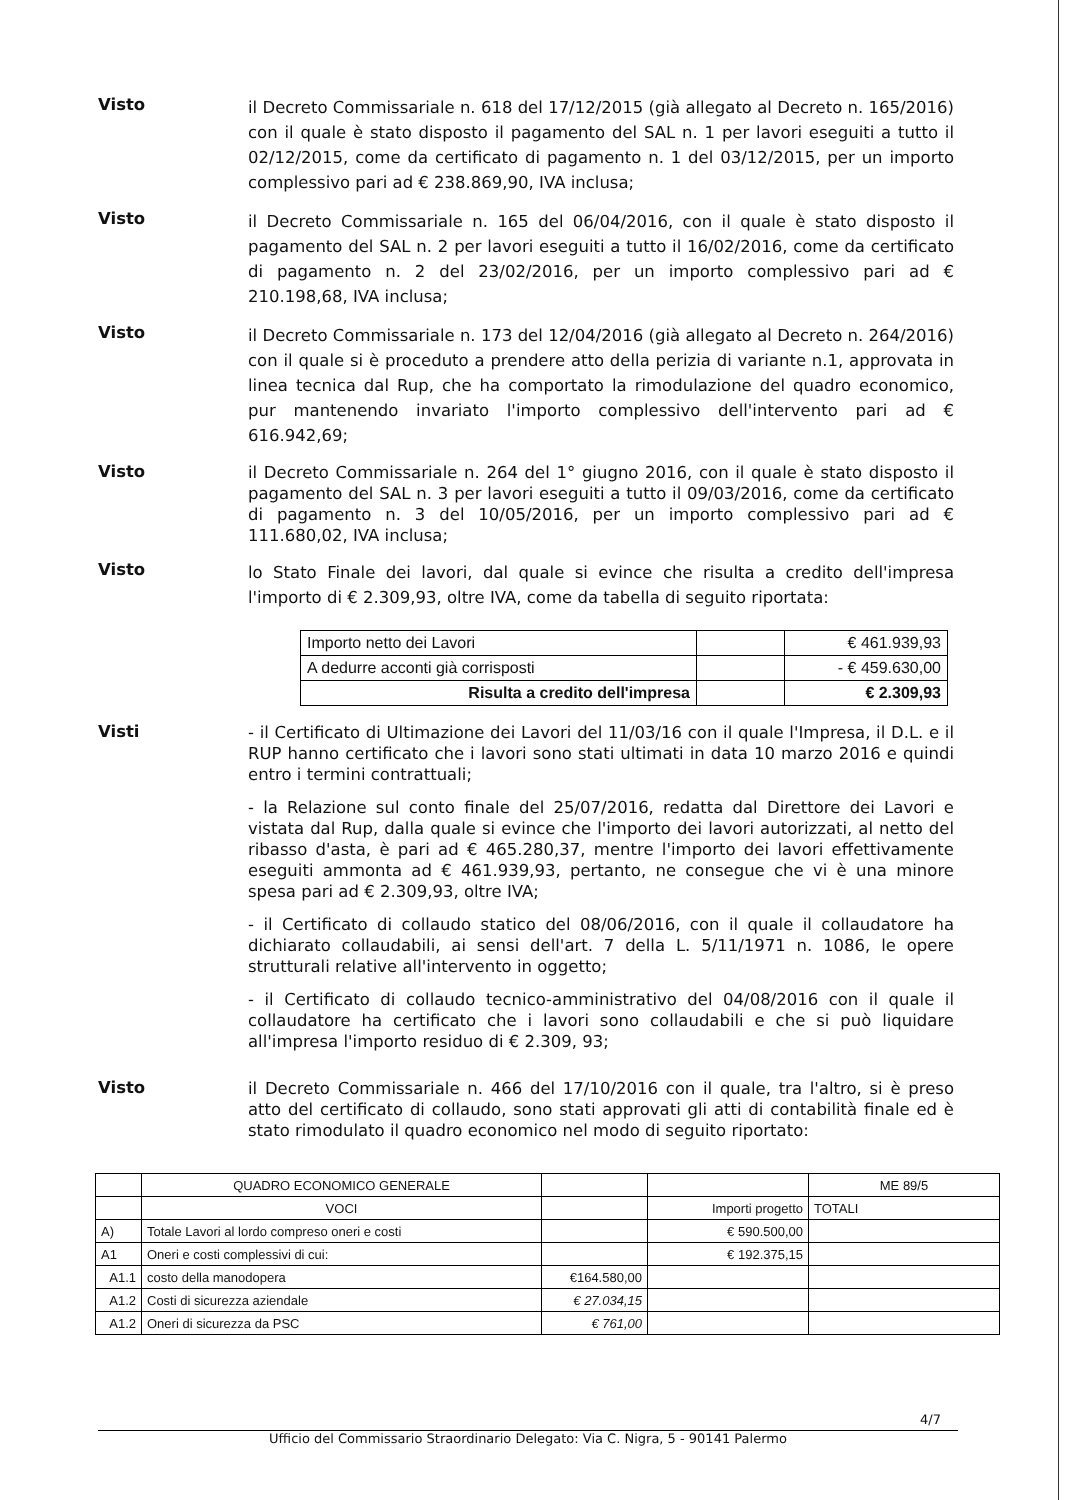Visto
il Decreto Commissariale n. 618 del 17/12/2015 (già allegato al Decreto n. 165/2016) con il quale è stato disposto il pagamento del SAL n. 1 per lavori eseguiti a tutto il 02/12/2015, come da certificato di pagamento n. 1 del 03/12/2015, per un importo complessivo pari ad € 238.869,90, IVA inclusa;
Visto
il Decreto Commissariale n. 165 del 06/04/2016, con il quale è stato disposto il pagamento del SAL n. 2 per lavori eseguiti a tutto il 16/02/2016, come da certificato di pagamento n. 2 del 23/02/2016, per un importo complessivo pari ad € 210.198,68, IVA inclusa;
Visto
il Decreto Commissariale n. 173 del 12/04/2016 (già allegato al Decreto n. 264/2016) con il quale si è proceduto a prendere atto della perizia di variante n.1, approvata in linea tecnica dal Rup, che ha comportato la rimodulazione del quadro economico, pur mantenendo invariato l'importo complessivo dell'intervento pari ad € 616.942,69;
Visto
il Decreto Commissariale n. 264 del 1° giugno 2016, con il quale è stato disposto il pagamento del SAL n. 3 per lavori eseguiti a tutto il 09/03/2016, come da certificato di pagamento n. 3 del 10/05/2016, per un importo complessivo pari ad € 111.680,02, IVA inclusa;
Visto
lo Stato Finale dei lavori, dal quale si evince che risulta a credito dell'impresa l'importo di € 2.309,93, oltre IVA, come da tabella di seguito riportata:
| Importo netto dei Lavori | | € 461.939,93 |
| A dedurre acconti già corrisposti | | - € 459.630,00 |
| Risulta a credito dell'impresa | | € 2.309,93 |
Visti
- il Certificato di Ultimazione dei Lavori del 11/03/16 con il quale l'Impresa, il D.L. e il RUP hanno certificato che i lavori sono stati ultimati in data 10 marzo 2016 e quindi entro i termini contrattuali;
- la Relazione sul conto finale del 25/07/2016, redatta dal Direttore dei Lavori e vistata dal Rup, dalla quale si evince che l'importo dei lavori autorizzati, al netto del ribasso d'asta, è pari ad € 465.280,37, mentre l'importo dei lavori effettivamente eseguiti ammonta ad € 461.939,93, pertanto, ne consegue che vi è una minore spesa pari ad € 2.309,93, oltre IVA;
- il Certificato di collaudo statico del 08/06/2016, con il quale il collaudatore ha dichiarato collaudabili, ai sensi dell'art. 7 della L. 5/11/1971 n. 1086, le opere strutturali relative all'intervento in oggetto;
- il Certificato di collaudo tecnico-amministrativo del 04/08/2016 con il quale il collaudatore ha certificato che i lavori sono collaudabili e che si può liquidare all'impresa l'importo residuo di € 2.309, 93;
Visto
il Decreto Commissariale n. 466 del 17/10/2016 con il quale, tra l'altro, si è preso atto del certificato di collaudo, sono stati approvati gli atti di contabilità finale ed è stato rimodulato il quadro economico nel modo di seguito riportato:
| | QUADRO ECONOMICO GENERALE | | | ME 89/5 |
| | VOCI | | Importi progetto | TOTALI |
| A) | Totale Lavori al lordo compreso oneri e costi | | € 590.500,00 | |
| A1 | Oneri e costi complessivi di cui: | | € 192.375,15 | |
| A1.1 | costo della manodopera | €164.580,00 | | |
| A1.2 | Costi di sicurezza aziendale | € 27.034,15 | | |
| A1.2 | Oneri di sicurezza da PSC | € 761,00 | | |
4/7
Ufficio del Commissario Straordinario Delegato: Via C. Nigra, 5 - 90141 Palermo